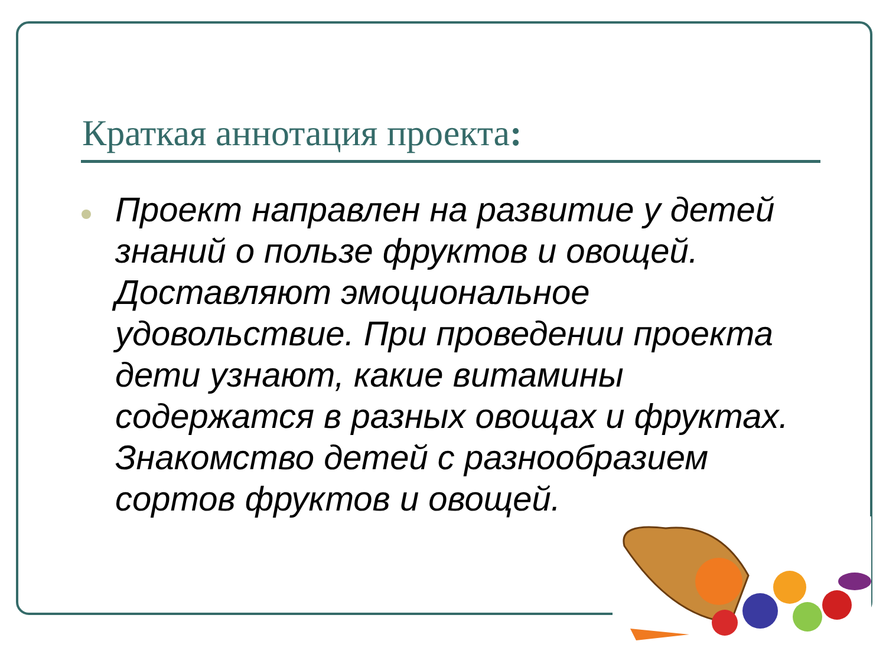Краткая аннотация проекта:
Проект направлен на развитие у детей знаний о пользе фруктов и овощей. Доставляют эмоциональное удовольствие. При проведении проекта дети узнают, какие витамины содержатся в разных овощах и фруктах. Знакомство детей с разнообразием сортов фруктов и овощей.